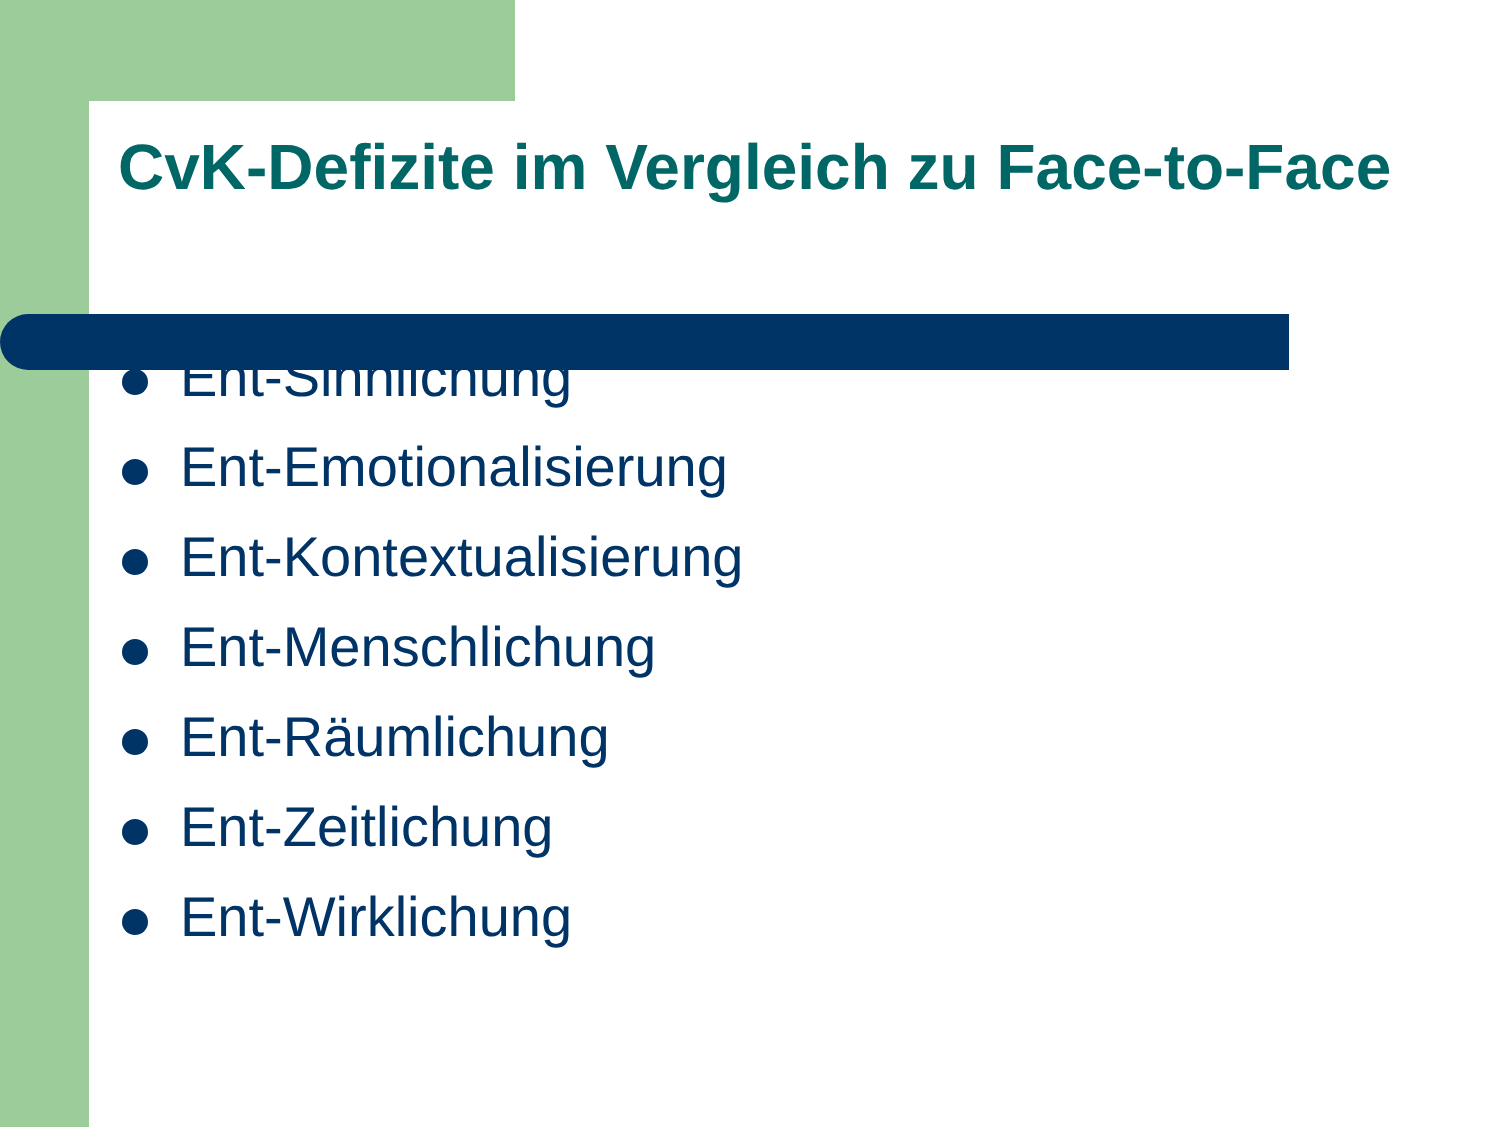CvK-Defizite im Vergleich zu Face-to-Face
Ent-Sinnlichung
Ent-Emotionalisierung
Ent-Kontextualisierung
Ent-Menschlichung
Ent-Räumlichung
Ent-Zeitlichung
Ent-Wirklichung